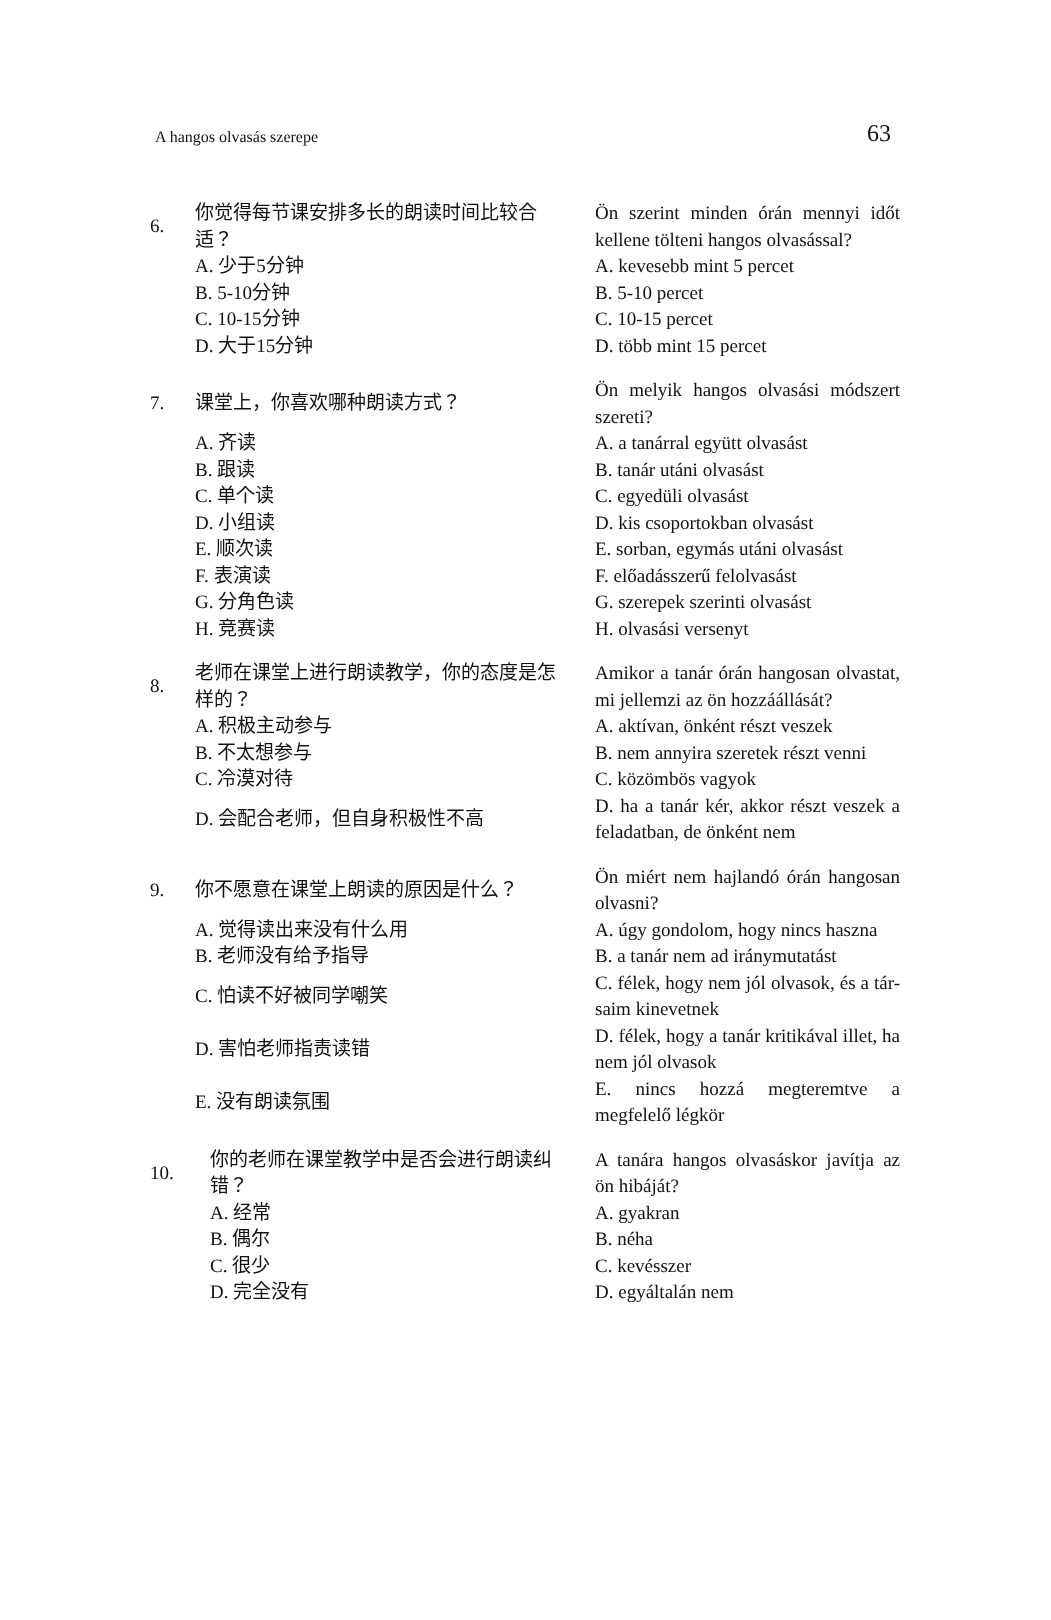A hangos olvasás szerepe
63
| 6. | 你觉得每节课安排多长的朗读时间比较合适？ | Ön szerint minden órán mennyi időt kellene tölteni hangos olvasással? |
| | A. 少于5分钟 | A. kevesebb mint 5 percet |
| | B. 5-10分钟 | B. 5-10 percet |
| | C. 10-15分钟 | C. 10-15 percet |
| | D. 大于15分钟 | D. több mint 15 percet |
| 7. | 课堂上，你喜欢哪种朗读方式？ | Ön melyik hangos olvasási módszert szereti? |
| | A. 齐读 | A. a tanárral együtt olvasást |
| | B. 跟读 | B. tanár utáni olvasást |
| | C. 单个读 | C. egyedüli olvasást |
| | D. 小组读 | D. kis csoportokban olvasást |
| | E. 顺次读 | E. sorban, egymás utáni olvasást |
| | F. 表演读 | F. előadásszerű felolvasást |
| | G. 分角色读 | G. szerepek szerinti olvasást |
| | H. 竞赛读 | H. olvasási versenyt |
| 8. | 老师在课堂上进行朗读教学，你的态度是怎样的？ | Amikor a tanár órán hangosan olvastat, mi jellemzi az ön hozzáállását? |
| | A. 积极主动参与 | A. aktívan, önként részt veszek |
| | B. 不太想参与 | B. nem annyira szeretek részt venni |
| | C. 冷漠对待 | C. közömbös vagyok |
| | D. 会配合老师，但自身积极性不高 | D. ha a tanár kér, akkor részt veszek a feladatban, de önként nem |
| 9. | 你不愿意在课堂上朗读的原因是什么？ | Ön miért nem hajlandó órán hangosan olvasni? |
| | A. 觉得读出来没有什么用 | A. úgy gondolom, hogy nincs haszna |
| | B. 老师没有给予指导 | B. a tanár nem ad iránymutatást |
| | C. 怕读不好被同学嘲笑 | C. félek, hogy nem jól olvasok, és a tár-saim kinevetnek |
| | D. 害怕老师指责读错 | D. félek, hogy a tanár kritikával illet, ha nem jól olvasok |
| | E. 没有朗读氛围 | E. nincs hozzá megteremtve a megfelelő légkör |
| 10. | 你的老师在课堂教学中是否会进行朗读纠错？ | A tanára hangos olvasáskor javítja az ön hibáját? |
| | A. 经常 | A. gyakran |
| | B. 偶尔 | B. néha |
| | C. 很少 | C. kevésszer |
| | D. 完全没有 | D. egyáltalán nem |